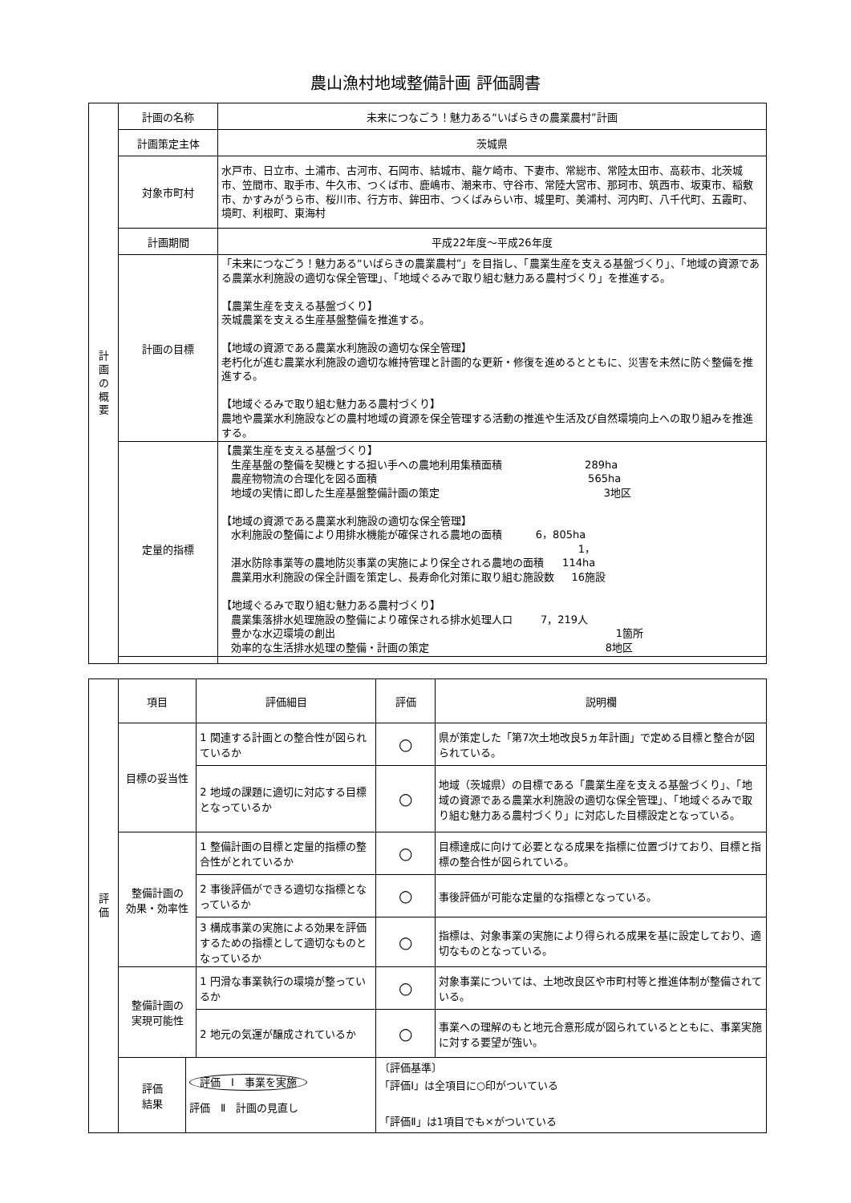農山漁村地域整備計画 評価調書
| 計 画 の 概 要 | 計画の名称 | 未来につなごう！魅力ある“いばらきの農業農村”計画 |
| | 計画策定主体 | 茨城県 |
| | 対象市町村 | 水戸市、日立市、土浦市、古河市、石岡市、結城市、龍ケ崎市、下妻市、常総市、常陸太田市、高萩市、北茨城市、笠間市、取手市、牛久市、つくば市、鹿嶋市、潮来市、守谷市、常陸大宮市、那珂市、筑西市、坂東市、稲敷市、かすみがうら市、桜川市、行方市、鉾田市、つくばみらい市、城里町、美浦村、河内町、八千代町、五霞町、境町、利根町、東海村 |
| | 計画期間 | 平成22年度～平成26年度 |
| | 計画の目標 | 「未来につなごう！魅力ある“いばらきの農業農村”」を目指し、「農業生産を支える基盤づくり」、「地域の資源である農業水利施設の適切な保全管理」、「地域ぐるみで取り組む魅力ある農村づくり」を推進する。 【農業生産を支える基盤づくり】 茨城農業を支える生産基盤整備を推進する。 【地域の資源である農業水利施設の適切な保全管理】 老朽化が進む農業水利施設の適切な維持管理と計画的な更新・修復を進めるとともに、災害を未然に防ぐ整備を推進する。 【地域ぐるみで取り組む魅力ある農村づくり】 農地や農業水利施設などの農村地域の資源を保全管理する活動の推進や生活及び自然環境向上への取り組みを推進する。 |
| | 定量的指標 | 【農業生産を支える基盤づくり】 生産基盤の整備を契機とする担い手への農地利用集積面積 289ha 農産物物流の合理化を図る面積 565ha 地域の実情に即した生産基盤整備計画の策定 3地区 【地域の資源である農業水利施設の適切な保全管理】 水利施設の整備により用排水機能が確保される農地の面積 6，805ha 湛水防除事業等の農地防災事業の実施により保全される農地の面積 1，114ha 農業用水利施設の保全計画を策定し、長寿命化対策に取り組む施設数 16施設 【地域ぐるみで取り組む魅力ある農村づくり】 農業集落排水処理施設の整備により確保される排水処理人口 7，219人 豊かな水辺環境の創出 1箇所 効率的な生活排水処理の整備・計画の策定 8地区 |
| 評 価 | 項目 | | 評価細目 | 評価 | 説明欄 |
| | 目標の妥当性 | | 1 関連する計画との整合性が図られているか | ○ | 県が策定した「第7次土地改良5ヵ年計画」で定める目標と整合が図られている。 |
| | | | 2 地域の課題に適切に対応する目標となっているか | ○ | 地域（茨城県）の目標である「農業生産を支える基盤づくり」、「地域の資源である農業水利施設の適切な保全管理」、「地域ぐるみで取り組む魅力ある農村づくり」に対応した目標設定となっている。 |
| | 整備計画の 効果・効率性 | | 1 整備計画の目標と定量的指標の整合性がとれているか | ○ | 目標達成に向けて必要となる成果を指標に位置づけており、目標と指標の整合性が図られている。 |
| | | | 2 事後評価ができる適切な指標となっているか | ○ | 事後評価が可能な定量的な指標となっている。 |
| | | | 3 構成事業の実施による効果を評価するための指標として適切なものとなっているか | ○ | 指標は、対象事業の実施により得られる成果を基に設定しており、適切なものとなっている。 |
| | 整備計画の 実現可能性 | | 1 円滑な事業執行の環境が整っているか | ○ | 対象事業については、土地改良区や市町村等と推進体制が整備されている。 |
| | | | 2 地元の気運が醸成されているか | ○ | 事業への理解のもと地元合意形成が図られているとともに、事業実施に対する要望が強い。 |
| | 評価 結果 | 評価 Ⅰ 事業を実施 評価 Ⅱ 計画の見直し | | 〔評価基準〕 「評価Ⅰ」は全項目に○印がついている 「評価Ⅱ」は1項目でも×がついている | |